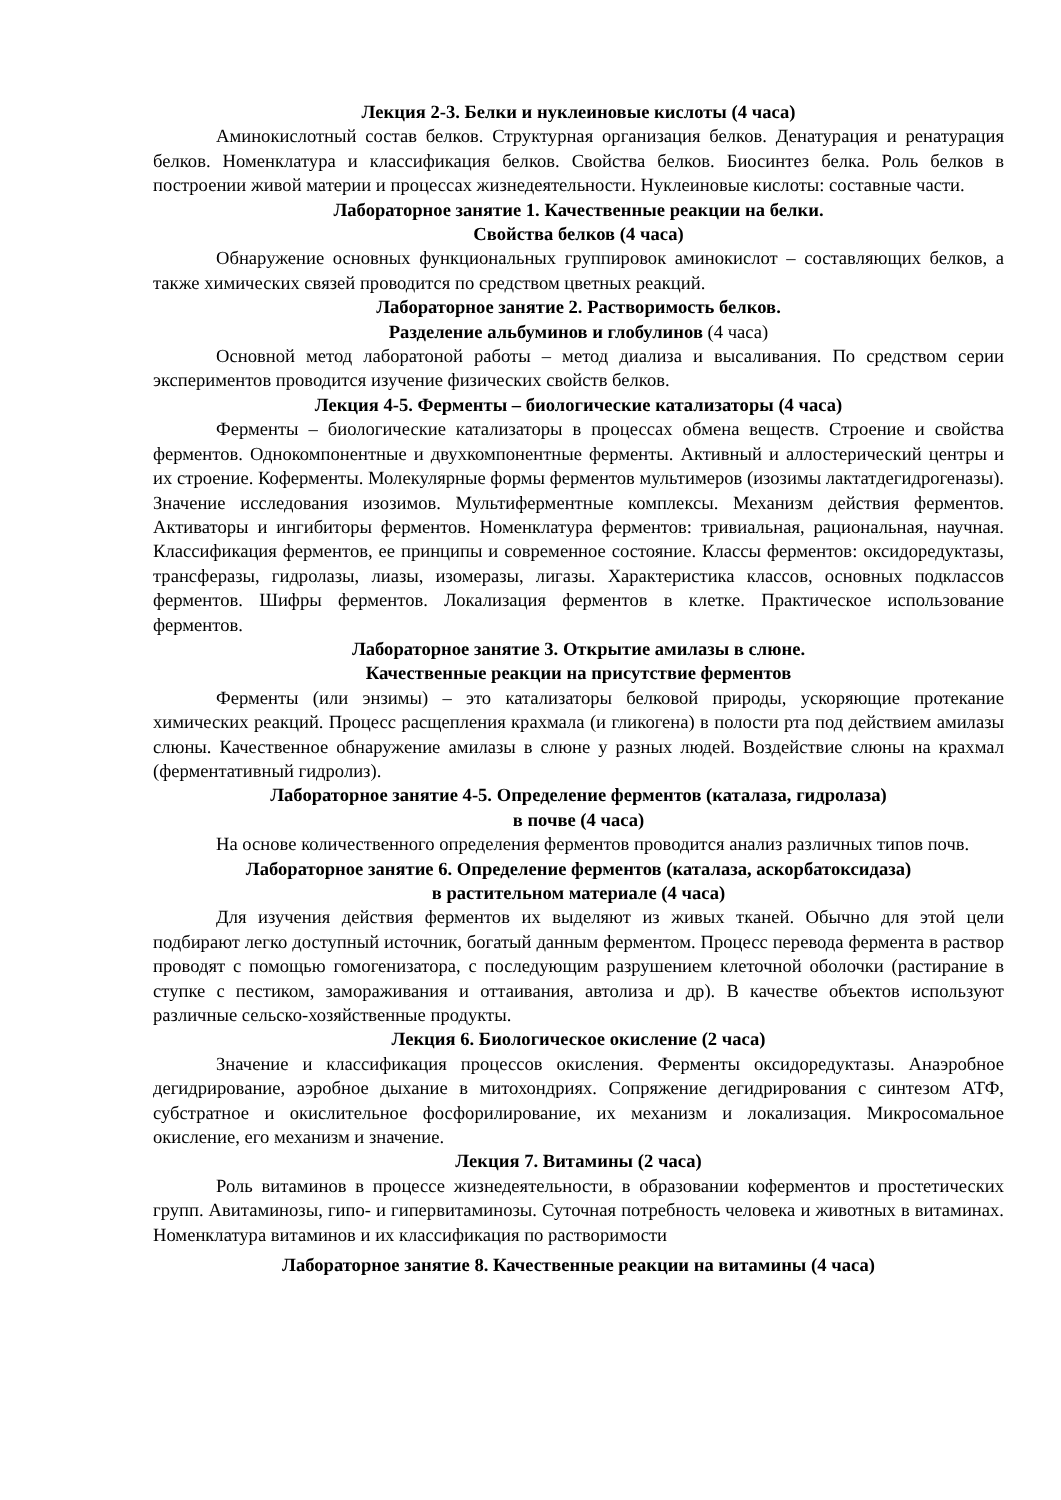Лекция 2-3. Белки и нуклеиновые кислоты (4 часа)
Аминокислотный состав белков. Структурная организация белков. Денатурация и ренатурация белков. Номенклатура и классификация белков. Свойства белков. Биосинтез белка. Роль белков в построении живой материи и процессах жизнедеятельности. Нуклеиновые кислоты: составные части.
Лабораторное занятие 1. Качественные реакции на белки.
Свойства белков (4 часа)
Обнаружение основных функциональных группировок аминокислот – составляющих белков, а также химических связей проводится по средством цветных реакций.
Лабораторное занятие 2. Растворимость белков.
Разделение альбуминов и глобулинов (4 часа)
Основной метод лаборатоной работы – метод диализа и высаливания. По средством серии экспериментов проводится изучение физических свойств белков.
Лекция 4-5. Ферменты – биологические катализаторы (4 часа)
Ферменты – биологические катализаторы в процессах обмена веществ. Строение и свойства ферментов. Однокомпонентные и двухкомпонентные ферменты. Активный и аллостерический центры и их строение. Коферменты. Молекулярные формы ферментов мультимеров (изозимы лактатдегидрогеназы). Значение исследования изозимов. Мультиферментные комплексы. Механизм действия ферментов. Активаторы и ингибиторы ферментов. Номенклатура ферментов: тривиальная, рациональная, научная. Классификация ферментов, ее принципы и современное состояние. Классы ферментов: оксидоредуктазы, трансферазы, гидролазы, лиазы, изомеразы, лигазы. Характеристика классов, основных подклассов ферментов. Шифры ферментов. Локализация ферментов в клетке. Практическое использование ферментов.
Лабораторное занятие 3. Открытие амилазы в слюне.
Качественные реакции на присутствие ферментов
Ферменты (или энзимы) – это катализаторы белковой природы, ускоряющие протекание химических реакций. Процесс расщепления крахмала (и гликогена) в полости рта под действием амилазы слюны. Качественное обнаружение амилазы в слюне у разных людей. Воздействие слюны на крахмал (ферментативный гидролиз).
Лабораторное занятие 4-5. Определение ферментов (каталаза, гидролаза)
в почве (4 часа)
На основе количественного определения ферментов проводится анализ различных типов почв.
Лабораторное занятие 6. Определение ферментов (каталаза, аскорбатоксидаза)
в растительном материале (4 часа)
Для изучения действия ферментов их выделяют из живых тканей. Обычно для этой цели подбирают легко доступный источник, богатый данным ферментом. Процесс перевода фермента в раствор проводят с помощью гомогенизатора, с последующим разрушением клеточной оболочки (растирание в ступке с пестиком, замораживания и оттаивания, автолиза и др). В качестве объектов используют различные сельско-хозяйственные продукты.
Лекция 6. Биологическое окисление (2 часа)
Значение и классификация процессов окисления. Ферменты оксидоредуктазы. Анаэробное дегидрирование, аэробное дыхание в митохондриях. Сопряжение дегидрирования с синтезом АТФ, субстратное и окислительное фосфорилирование, их механизм и локализация. Микросомальное окисление, его механизм и значение.
Лекция 7. Витамины (2 часа)
Роль витаминов в процессе жизнедеятельности, в образовании коферментов и простетических групп. Авитаминозы, гипо- и гипервитаминозы. Суточная потребность человека и животных в витаминах. Номенклатура витаминов и их классификация по растворимости
Лабораторное занятие 8. Качественные реакции на витамины (4 часа)